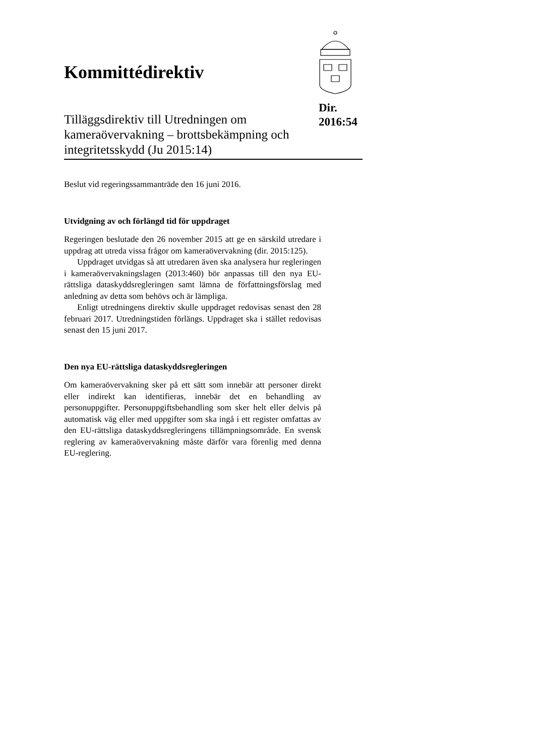Kommittédirektiv
Tilläggsdirektiv till Utredningen om kameraövervakning – brottsbekämpning och integritetsskydd (Ju 2015:14)
Dir.
2016:54
Beslut vid regeringssammanträde den 16 juni 2016.
Utvidgning av och förlängd tid för uppdraget
Regeringen beslutade den 26 november 2015 att ge en särskild utredare i uppdrag att utreda vissa frågor om kamera­övervakning (dir. 2015:125).
Uppdraget utvidgas så att utredaren även ska analysera hur regleringen i kameraövervakningslagen (2013:460) bör anpassas till den nya EU-rättsliga dataskyddsregleringen samt lämna de författningsförslag med anledning av detta som behövs och är lämpliga.
Enligt utredningens direktiv skulle uppdraget redovisas senast den 28 februari 2017. Utredningstiden förlängs. Uppdraget ska i stället redovisas senast den 15 juni 2017.
Den nya EU-rättsliga dataskyddsregleringen
Om kameraövervakning sker på ett sätt som innebär att personer direkt eller indirekt kan identifieras, innebär det en behandling av personuppgifter. Personuppgiftsbehandling som sker helt eller delvis på automatisk väg eller med uppgifter som ska ingå i ett register omfattas av den EU-rättsliga dataskydds­regleringens tillämpningsområde. En svensk reglering av kameraövervakning måste därför vara förenlig med denna EU-reglering.